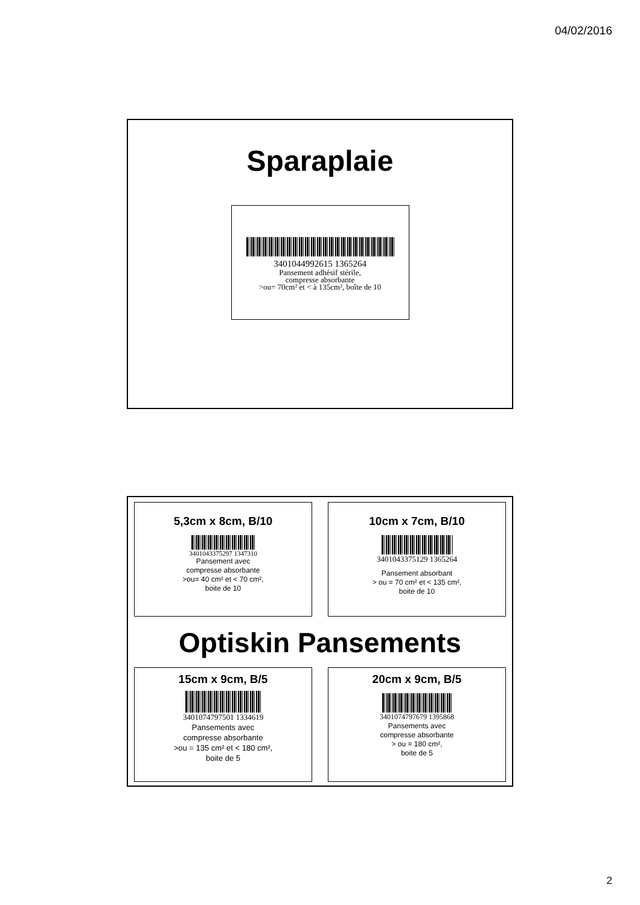04/02/2016
Sparaplaie
3401044992615 1365264
Pansement adhésif stérile,
compresse absorbante
>ou= 70cm² et < à 135cm², boîte de 10
5,3cm x 8cm, B/10
3401043375297 1347310
Pansement avec
compresse absorbante
>ou= 40 cm² et < 70 cm²,
boite de 10
10cm x 7cm, B/10
3401043375129 1365264
Pansement absorbant
> ou = 70 cm² et < 135 cm²,
boite de 10
Optiskin Pansements
15cm x 9cm, B/5
3401074797501 1334619
Pansements avec
compresse absorbante
>ou = 135 cm² et < 180 cm²,
boite de 5
20cm x 9cm, B/5
3401074797679 1395868
Pansements avec
compresse absorbante
> ou = 180 cm²,
boite de 5
2